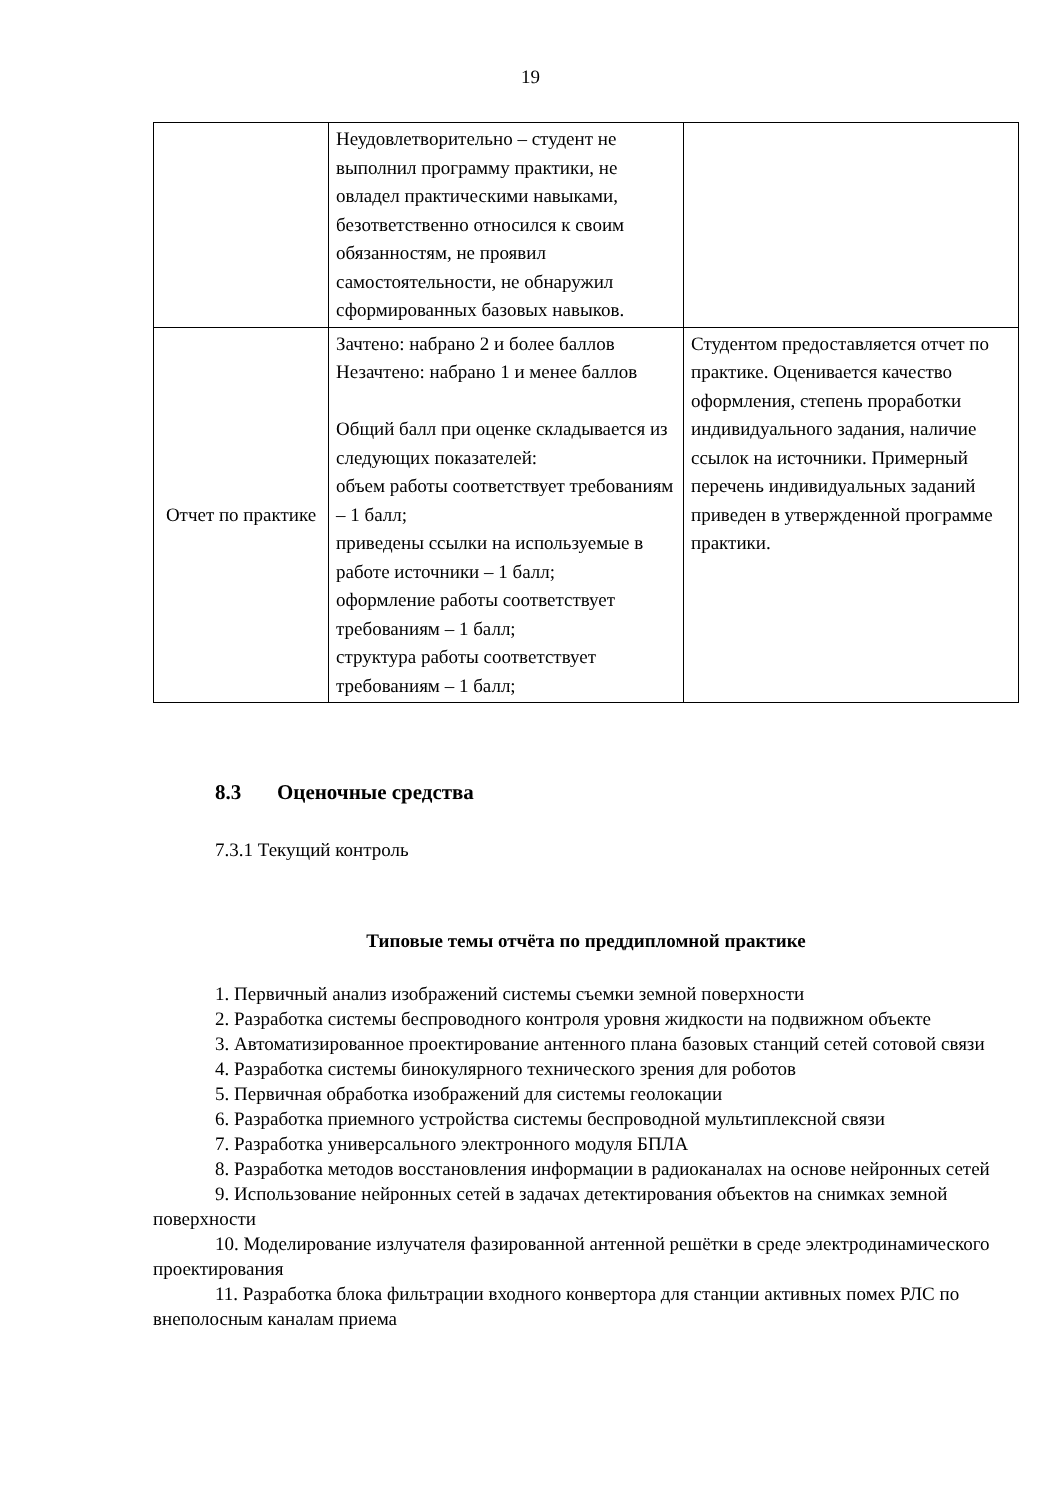19
| | Неудовлетворительно – студент не выполнил программу практики, не овладел практическими навыками, безответственно относился к своим обязанностям, не проявил самостоятельности, не обнаружил сформированных базовых навыков. | |
| Отчет по практике | Зачтено: набрано 2 и более баллов Незачтено: набрано 1 и менее баллов Общий балл при оценке складывается из следующих показателей: объем работы соответствует требованиям – 1 балл; приведены ссылки на используемые в работе источники – 1 балл; оформление работы соответствует требованиям – 1 балл; структура работы соответствует требованиям – 1 балл; | Студентом предоставляется отчет по практике. Оценивается качество оформления, степень проработки индивидуального задания, наличие ссылок на источники. Примерный перечень индивидуальных заданий приведен в утвержденной программе практики. |
8.3 Оценочные средства
7.3.1 Текущий контроль
Типовые темы отчёта по преддипломной практике
1. Первичный анализ изображений системы съемки земной поверхности
2. Разработка системы беспроводного контроля уровня жидкости на подвижном объекте
3. Автоматизированное проектирование антенного плана базовых станций сетей сотовой связи
4. Разработка системы бинокулярного технического зрения для роботов
5. Первичная обработка изображений для системы геолокации
6. Разработка приемного устройства системы беспроводной мультиплексной связи
7. Разработка универсального электронного модуля БПЛА
8. Разработка методов восстановления информации в радиоканалах на основе нейронных сетей
9. Использование нейронных сетей в задачах детектирования объектов на снимках земной поверхности
10. Моделирование излучателя фазированной антенной решётки в среде электродинамического проектирования
11. Разработка блока фильтрации входного конвертора для станции активных помех РЛС по внеполосным каналам приема